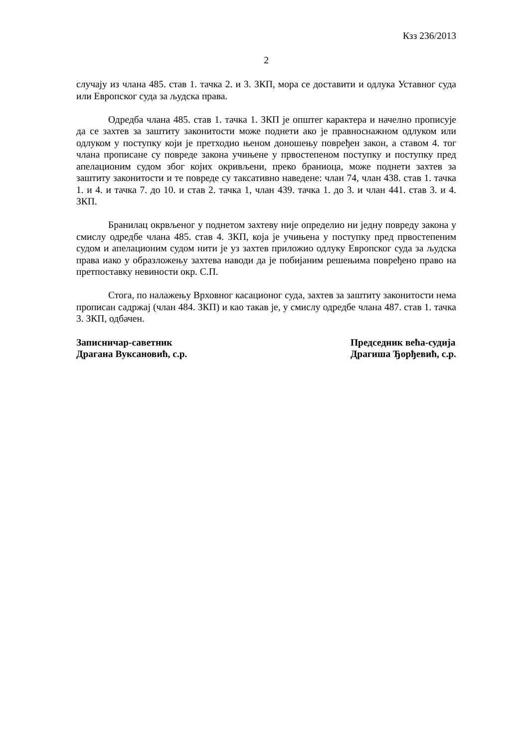Кзз 236/2013
2
случају из члана 485. став 1. тачка 2. и 3. ЗКП, мора се доставити и одлука Уставног суда или Европског суда за људска права.
Одредба члана 485. став 1. тачка 1. ЗКП је општег карактера и начелно прописује да се захтев за заштиту законитости може поднети ако је правноснажном одлуком или одлуком у поступку који је претходио њеном доношењу повређен закон, а ставом 4. тог члана прописане су повреде закона учињене у првостепеном поступку и поступку пред апелационим судом због којих окривљени, преко браниоца, може поднети захтев за заштиту законитости и те повреде су таксативно наведене: члан 74, члан 438. став 1. тачка 1. и 4. и тачка 7. до 10. и став 2. тачка 1, члан 439. тачка 1. до 3. и члан 441. став 3. и 4. ЗКП.
Бранилац окрвљеног у поднетом захтеву није определио ни једну повреду закона у смислу одредбе члана 485. став 4. ЗКП, која је учињена у поступку пред првостепеним судом и апелационим судом нити је уз захтев приложио одлуку Европског суда за људска права иако у образложењу захтева наводи да је побијаним решењима повређено право на претпоставку невиности окр. С.П.
Стога, по налажењу Врховног касационог суда, захтев за заштиту законитости нема прописан садржај (члан 484. ЗКП) и као такав је, у смислу одредбе члана 487. став 1. тачка 3. ЗКП, одбачен.
Записничар-саветник
Драгана Вуксановић, с.р.
Председник већа-судија
Драгиша Ђорђевић, с.р.